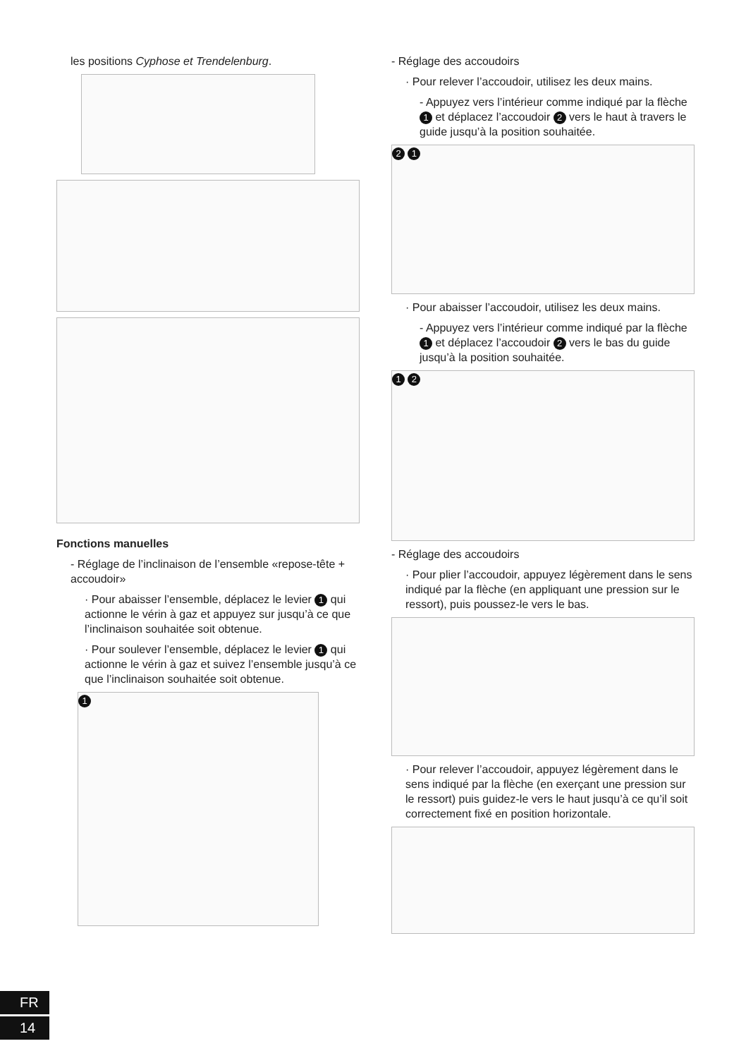les positions Cyphose et Trendelenburg.
Fonctions manuelles
- Réglage de l’inclinaison de l’ensemble «repose-tête + accoudoir»
· Pour abaisser l’ensemble, déplacez le levier 1 qui actionne le vérin à gaz et appuyez sur jusqu’à ce que l’inclinaison souhaitée soit obtenue.
· Pour soulever l’ensemble, déplacez le levier 1 qui actionne le vérin à gaz et suivez l’ensemble jusqu’à ce que l’inclinaison souhaitée soit obtenue.
1
- Réglage des accoudoirs
· Pour relever l’accoudoir, utilisez les deux mains.
- Appuyez vers l’intérieur comme indiqué par la flèche 1 et déplacez l’accoudoir 2 vers le haut à travers le guide jusqu’à la position souhaitée.
2 1
· Pour abaisser l’accoudoir, utilisez les deux mains.
- Appuyez vers l’intérieur comme indiqué par la flèche 1 et déplacez l’accoudoir 2 vers le bas du guide jusqu’à la position souhaitée.
1 2
- Réglage des accoudoirs
· Pour plier l’accoudoir, appuyez légèrement dans le sens indiqué par la flèche (en appliquant une pression sur le ressort), puis poussez-le vers le bas.
· Pour relever l’accoudoir, appuyez légèrement dans le sens indiqué par la flèche (en exerçant une pression sur le ressort) puis guidez-le vers le haut jusqu’à ce qu’il soit correctement fixé en position horizontale.
FR
14